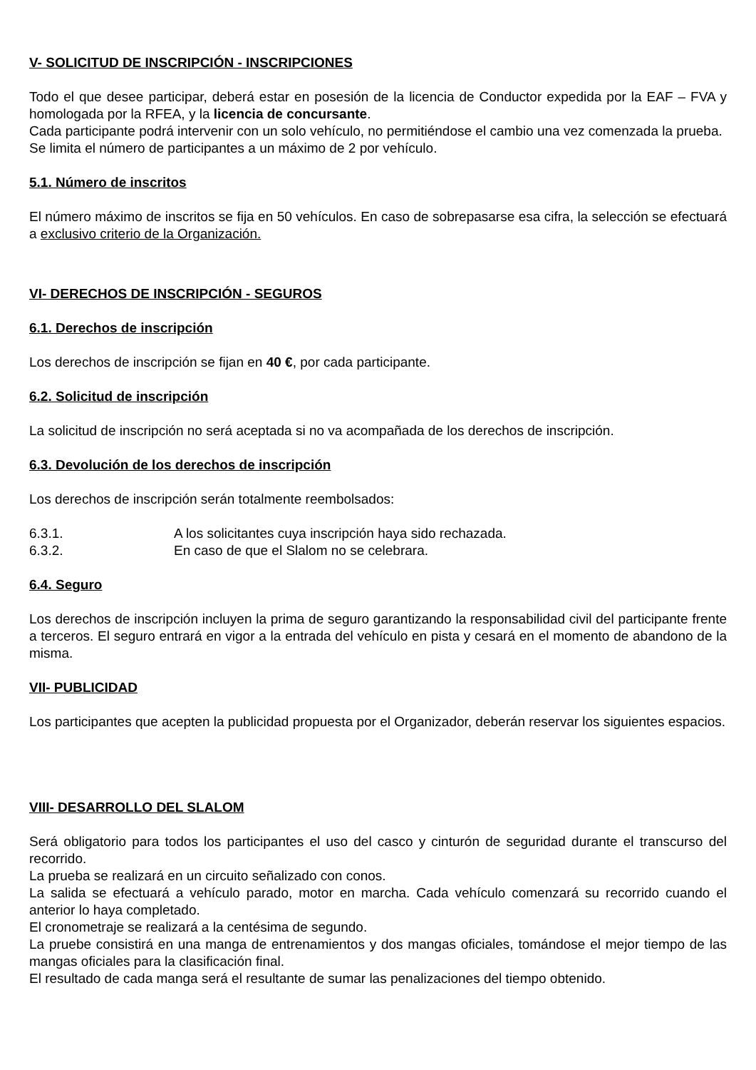V- SOLICITUD DE INSCRIPCIÓN - INSCRIPCIONES
Todo el que desee participar, deberá estar en posesión de la licencia de Conductor expedida por la EAF – FVA y homologada por la RFEA, y la licencia de concursante.
Cada participante podrá intervenir con un solo vehículo, no permitiéndose el cambio una vez comenzada la prueba.
Se limita el número de participantes a un máximo de 2 por vehículo.
5.1. Número de inscritos
El número máximo de inscritos se fija en 50 vehículos. En caso de sobrepasarse esa cifra, la selección se efectuará a exclusivo criterio de la Organización.
VI- DERECHOS DE INSCRIPCIÓN - SEGUROS
6.1. Derechos de inscripción
Los derechos de inscripción se fijan en 40 €, por cada participante.
6.2. Solicitud de inscripción
La solicitud de inscripción no será aceptada si no va acompañada de los derechos de inscripción.
6.3. Devolución de los derechos de inscripción
Los derechos de inscripción serán totalmente reembolsados:
6.3.1. A los solicitantes cuya inscripción haya sido rechazada.
6.3.2. En caso de que el Slalom no se celebrara.
6.4. Seguro
Los derechos de inscripción incluyen la prima de seguro garantizando la responsabilidad civil del participante frente a terceros. El seguro entrará en vigor a la entrada del vehículo en pista y cesará en el momento de abandono de la misma.
VII- PUBLICIDAD
Los participantes que acepten la publicidad propuesta por el Organizador, deberán reservar los siguientes espacios.
VIII- DESARROLLO DEL SLALOM
Será obligatorio para todos los participantes el uso del casco y cinturón de seguridad durante el transcurso del recorrido.
La prueba se realizará en un circuito señalizado con conos.
La salida se efectuará a vehículo parado, motor en marcha. Cada vehículo comenzará su recorrido cuando el anterior lo haya completado.
El cronometraje se realizará a la centésima de segundo.
La pruebe consistirá en una manga de entrenamientos y dos mangas oficiales, tomándose el mejor tiempo de las mangas oficiales para la clasificación final.
El resultado de cada manga será el resultante de sumar las penalizaciones del tiempo obtenido.